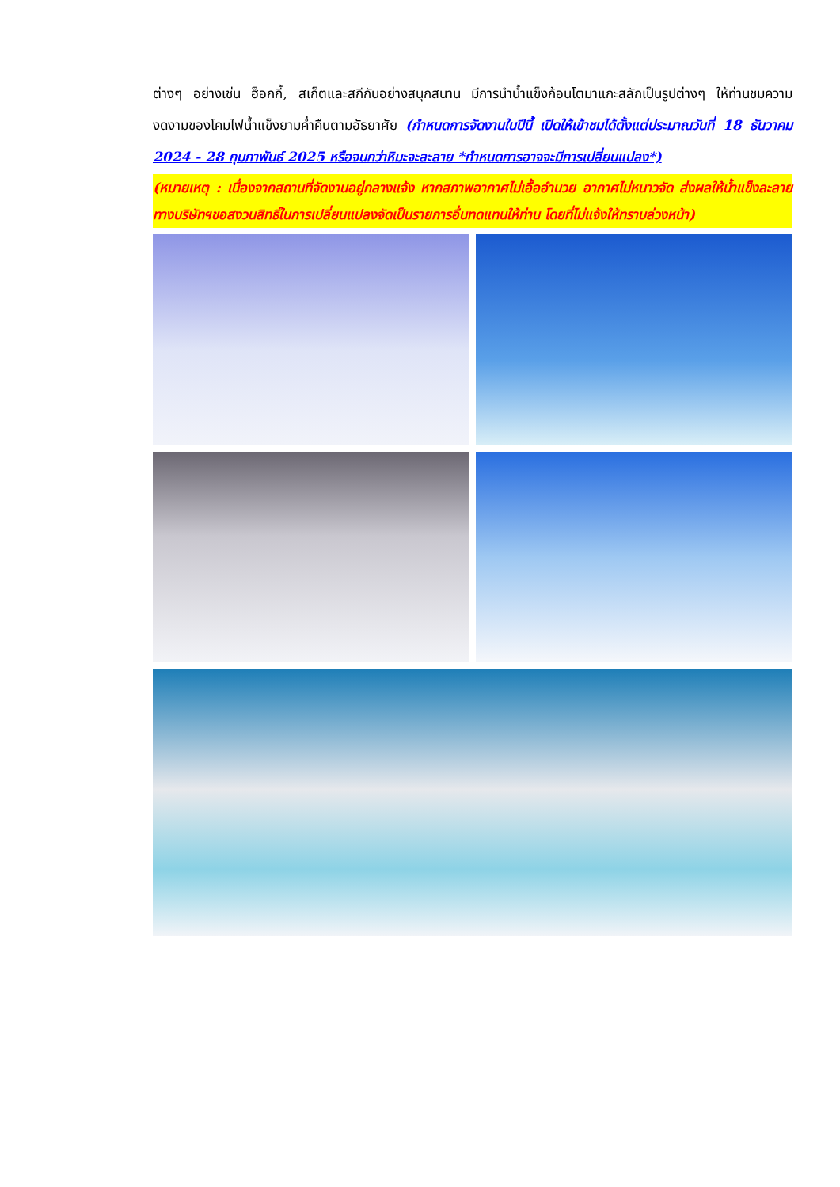ต่างๆ อย่างเช่น ฮ็อกกี้, สเก็ตและสกีกันอย่างสนุกสนาน มีการนำน้ำแข็งก้อนโตมาแกะสลักเป็นรูปต่างๆ ให้ท่านชมความงดงามของโคมไฟน้ำแข็งยามค่ำคืนตามอัธยาศัย (กำหนดการจัดงานในปีนี้ เปิดให้เข้าชมได้ตั้งแต่ประมาณวันที่ 18 ธันวาคม 2024 - 28 กุมภาพันธ์ 2025 หรือจนกว่าหิมะจะละลาย *กำหนดการอาจจะมีการเปลี่ยนแปลง*)
(หมายเหตุ : เนื่องจากสถานที่จัดงานอยู่กลางแจ้ง หากสภาพอากาศไม่เอื้ออำนวย อากาศไม่หนาวจัด ส่งผลให้น้ำแข็งละลาย ทางบริษัทฯขอสงวนสิทธิ์ในการเปลี่ยนแปลงจัดเป็นรายการอื่นทดแทนให้ท่าน โดยที่ไม่แจ้งให้ทราบล่วงหน้า)